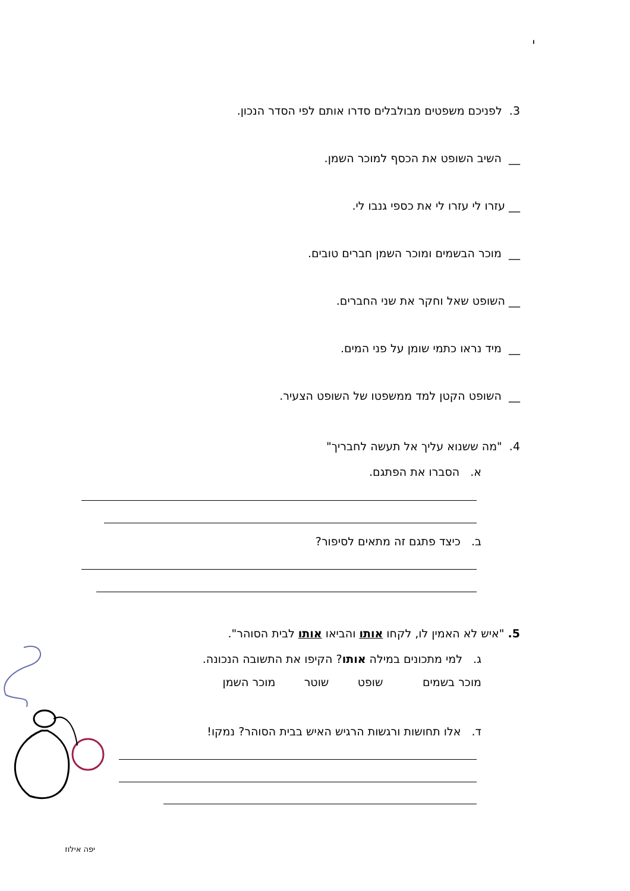י
3. לפניכם משפטים מבולבלים סדרו אותם לפי הסדר הנכון.
__ השיב השופט את הכסף למוכר השמן.
__ עזרו לי עזרו לי את כספי גנבו לי.
__ מוכר הבשמים ומוכר השמן חברים טובים.
__ השופט שאל וחקר את שני החברים.
__ מיד נראו כתמי שומן על פני המים.
__ השופט הקטן למד ממשפטו של השופט הצעיר.
4. "מה ששנוא עליך אל תעשה לחבריך"
א. הסברו את הפתגם.
ב. כיצד פתגם זה מתאים לסיפור?
5. "איש לא האמין לו, לקחו אותו והביאו אותו לבית הסוהר".
ג. למי מתכונים במילה אותו? הקיפו את התשובה הנכונה.
מוכר בשמים שופט שוטר מוכר השמן
ד. אלו תחושות ורגשות הרגיש האיש בבית הסוהר? נמקו!
יפה אילוז